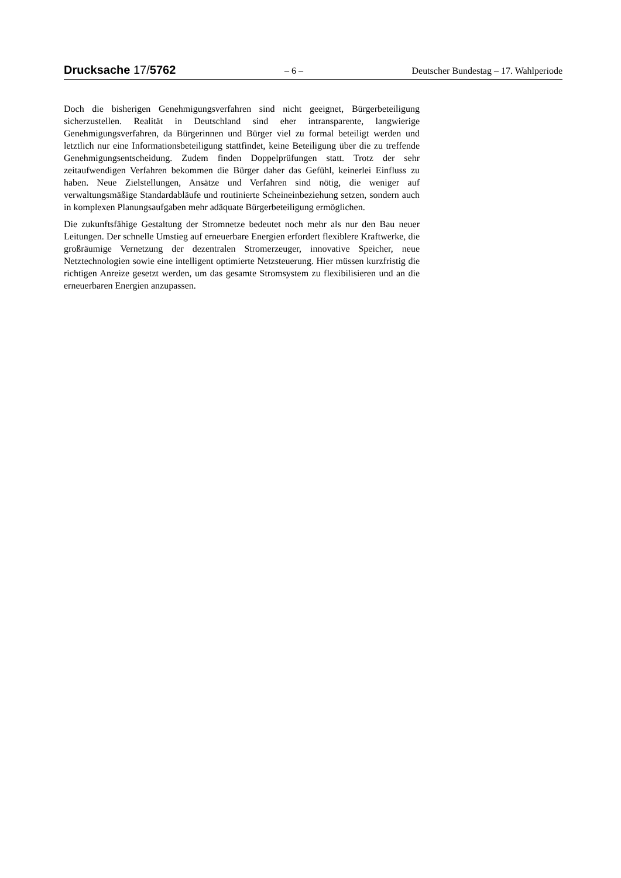Drucksache 17/5762 – 6 – Deutscher Bundestag – 17. Wahlperiode
Doch die bisherigen Genehmigungsverfahren sind nicht geeignet, Bürgerbeteiligung sicherzustellen. Realität in Deutschland sind eher intransparente, langwierige Genehmigungsverfahren, da Bürgerinnen und Bürger viel zu formal beteiligt werden und letztlich nur eine Informationsbeteiligung stattfindet, keine Beteiligung über die zu treffende Genehmigungsentscheidung. Zudem finden Doppelprüfungen statt. Trotz der sehr zeitaufwendigen Verfahren bekommen die Bürger daher das Gefühl, keinerlei Einfluss zu haben. Neue Zielstellungen, Ansätze und Verfahren sind nötig, die weniger auf verwaltungsmäßige Standardabläufe und routinierte Scheineinbeziehung setzen, sondern auch in komplexen Planungsaufgaben mehr adäquate Bürgerbeteiligung ermöglichen.
Die zukunftsfähige Gestaltung der Stromnetze bedeutet noch mehr als nur den Bau neuer Leitungen. Der schnelle Umstieg auf erneuerbare Energien erfordert flexiblere Kraftwerke, die großräumige Vernetzung der dezentralen Stromerzeuger, innovative Speicher, neue Netztechnologien sowie eine intelligent optimierte Netzsteuerung. Hier müssen kurzfristig die richtigen Anreize gesetzt werden, um das gesamte Stromsystem zu flexibilisieren und an die erneuerbaren Energien anzupassen.